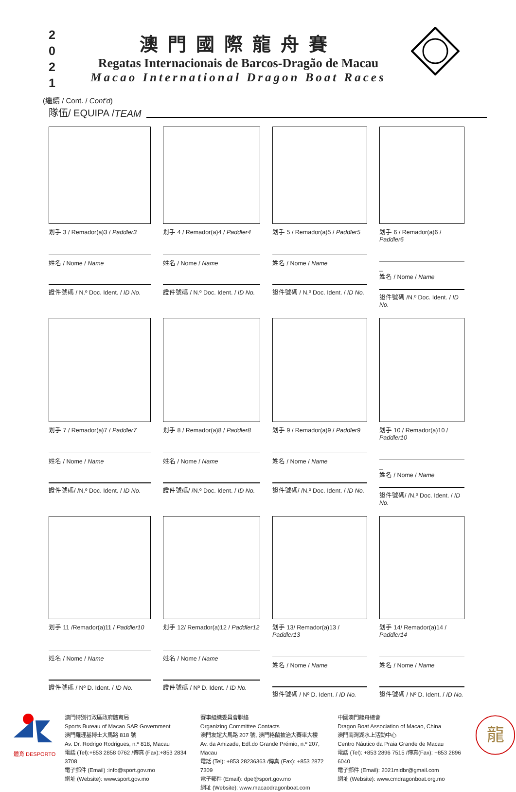2
0
2
1
澳門國際龍舟賽
Regatas Internacionais de Barcos-Dragão de Macau
Macao International Dragon Boat Races
(繼續 / Cont. / Cont'd)
隊伍/ EQUIPA / TEAM
划手 3 / Remador(a)3 / Paddler3
姓名 / Nome / Name
證件號碼 / N.º Doc. Ident. / ID No.
划手 4 / Remador(a)4 / Paddler4
姓名 / Nome / Name
證件號碼 / N.º Doc. Ident. / ID No.
划手 5 / Remador(a)5 / Paddler5
姓名 / Nome / Name
證件號碼 / N.º Doc. Ident. / ID No.
划手 6 / Remador(a)6 / Paddler6
_
姓名 / Nome / Name
證件號碼 /N.º Doc. Ident. / ID No.
划手 7 / Remador(a)7 / Paddler7
姓名 / Nome / Name
證件號碼/ /N.º Doc. Ident. / ID No.
划手 8 / Remador(a)8 / Paddler8
姓名 / Nome / Name
證件號碼/ /N.º Doc. Ident. / ID No.
划手 9 / Remador(a)9 / Paddler9
姓名 / Nome / Name
證件號碼/ /N.º Doc. Ident. / ID No.
划手 10 / Remador(a)10 / Paddler10
_
姓名 / Nome / Name
證件號碼/ /N.º Doc. Ident. / ID No.
划手 11 /Remador(a)11 / Paddler10
姓名 / Nome / Name
證件號碼 / Nº D. Ident. / ID No.
划手 12/ Remador(a)12 / Paddler12
姓名 / Nome / Name
證件號碼 / Nº D. Ident. / ID No.
划手 13/ Remador(a)13 / Paddler13
姓名 / Nome / Name
證件號碼 / Nº D. Ident. / ID No.
划手 14/ Remador(a)14 / Paddler14
姓名 / Nome / Name
證件號碼 / Nº D. Ident. / ID No.
體育 DESPORTO 澳門特別行政區政府體育局
Sports Bureau of Macao SAR Government
澳門羅理基博士大馬路 818 號
Av. Dr. Rodrigo Rodrigues, n.º 818, Macau
電話 (Tel):+853 2858 0762 /傳真 (Fax):+853 2834 3708
電子郵件 (Email) :info@sport.gov.mo
網址 (Website): www.sport.gov.mo
賽事組織委員會聯絡
Organizing Committee Contacts
澳門友誼大馬路 207 號, 澳門格蘭披治大賽車大樓
Av. da Amizade, Edf.do Grande Prémio, n.º 207, Macau
電話 (Tel): +853 28236363 /傳真 (Fax): +853 2872 7309
電子郵件 (Email): dpe@sport.gov.mo
網址 (Website): www.macaodragonboat.com
中國澳門龍舟總會
Dragon Boat Association of Macao, China
澳門南灣湖水上活動中心
Centro Náutico da Praia Grande de Macau
電話 (Tel): +853 2896 7515 /傳真(Fax): +853 2896 6040
電子郵件 (Email): 2021midbr@gmail.com
網址 (Website): www.cmdragonboat.org.mo
龍